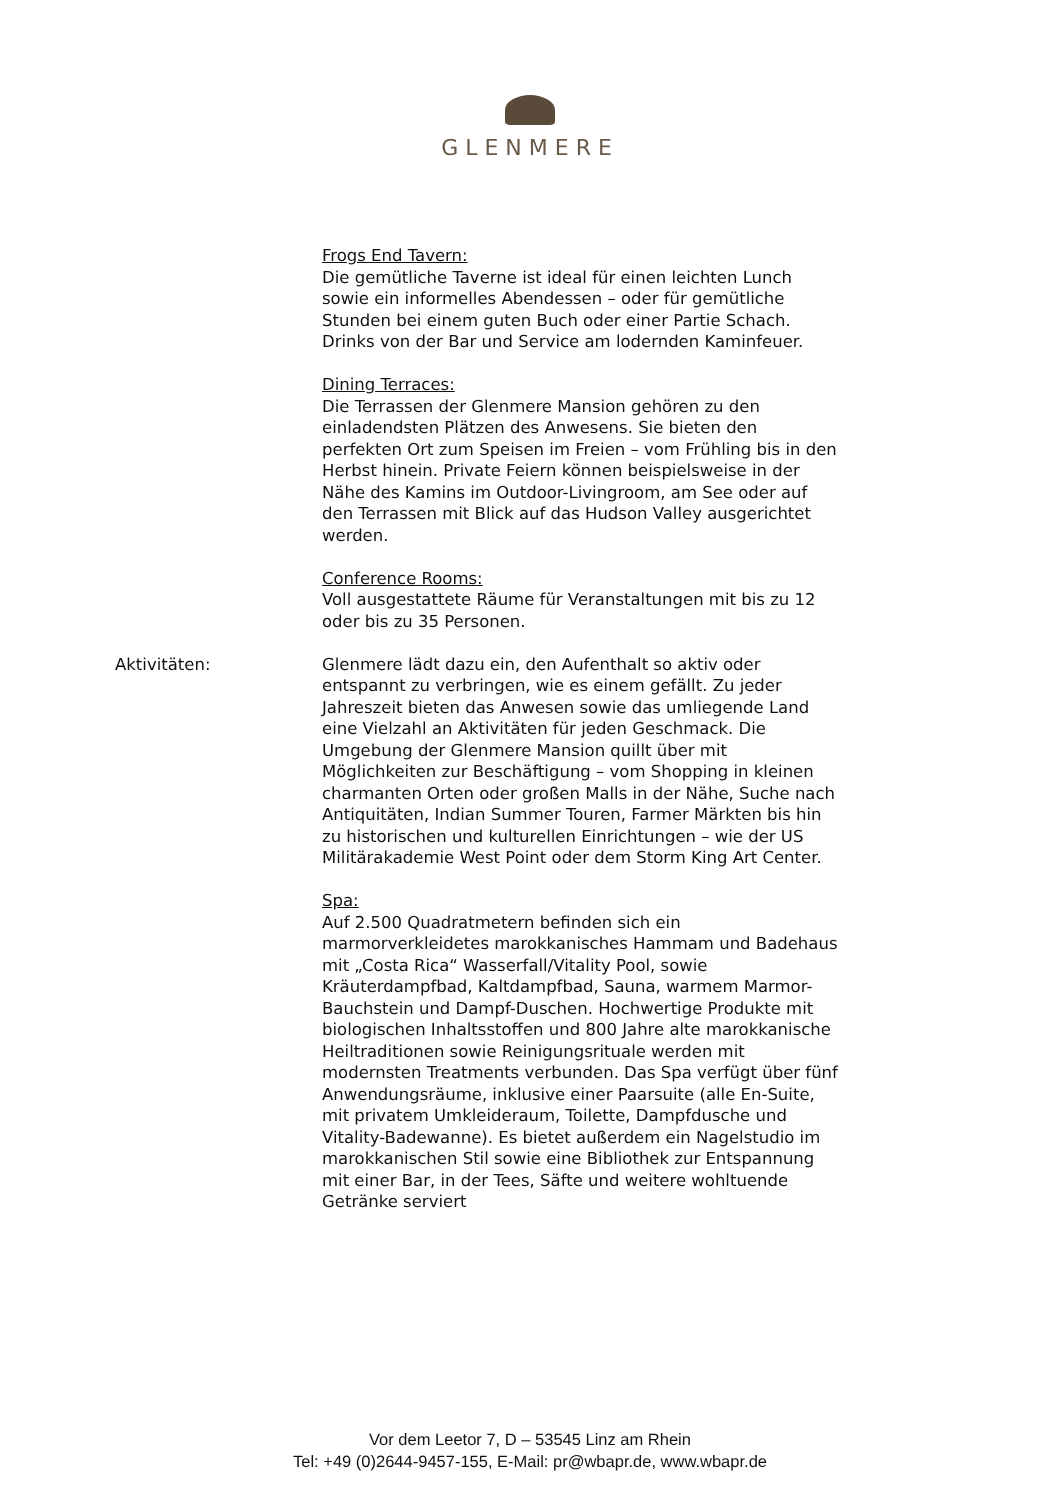GLENMERE
Frogs End Tavern:
Die gemütliche Taverne ist ideal für einen leichten Lunch sowie ein informelles Abendessen – oder für gemütliche Stunden bei einem guten Buch oder einer Partie Schach. Drinks von der Bar und Service am lodernden Kaminfeuer.
Dining Terraces:
Die Terrassen der Glenmere Mansion gehören zu den einladendsten Plätzen des Anwesens. Sie bieten den perfekten Ort zum Speisen im Freien – vom Frühling bis in den Herbst hinein. Private Feiern können beispielsweise in der Nähe des Kamins im Outdoor-Livingroom, am See oder auf den Terrassen mit Blick auf das Hudson Valley ausgerichtet werden.
Conference Rooms:
Voll ausgestattete Räume für Veranstaltungen mit bis zu 12 oder bis zu 35 Personen.
Aktivitäten: Glenmere lädt dazu ein, den Aufenthalt so aktiv oder entspannt zu verbringen, wie es einem gefällt. Zu jeder Jahreszeit bieten das Anwesen sowie das umliegende Land eine Vielzahl an Aktivitäten für jeden Geschmack. Die Umgebung der Glenmere Mansion quillt über mit Möglichkeiten zur Beschäftigung – vom Shopping in kleinen charmanten Orten oder großen Malls in der Nähe, Suche nach Antiquitäten, Indian Summer Touren, Farmer Märkten bis hin zu historischen und kulturellen Einrichtungen – wie der US Militärakademie West Point oder dem Storm King Art Center.
Spa:
Auf 2.500 Quadratmetern befinden sich ein marmorverkleidetes marokkanisches Hammam und Badehaus mit „Costa Rica“ Wasserfall/Vitality Pool, sowie Kräuterdampfbad, Kaltdampfbad, Sauna, warmem Marmor-Bauchstein und Dampf-Duschen. Hochwertige Produkte mit biologischen Inhaltsstoffen und 800 Jahre alte marokkanische Heiltraditionen sowie Reinigungsrituale werden mit modernsten Treatments verbunden. Das Spa verfügt über fünf Anwendungsräume, inklusive einer Paarsuite (alle En-Suite, mit privatem Umkleideraum, Toilette, Dampfdusche und Vitality-Badewanne). Es bietet außerdem ein Nagelstudio im marokkanischen Stil sowie eine Bibliothek zur Entspannung mit einer Bar, in der Tees, Säfte und weitere wohltuende Getränke serviert
Vor dem Leetor 7, D – 53545 Linz am Rhein
Tel: +49 (0)2644-9457-155, E-Mail: pr@wbapr.de, www.wbapr.de